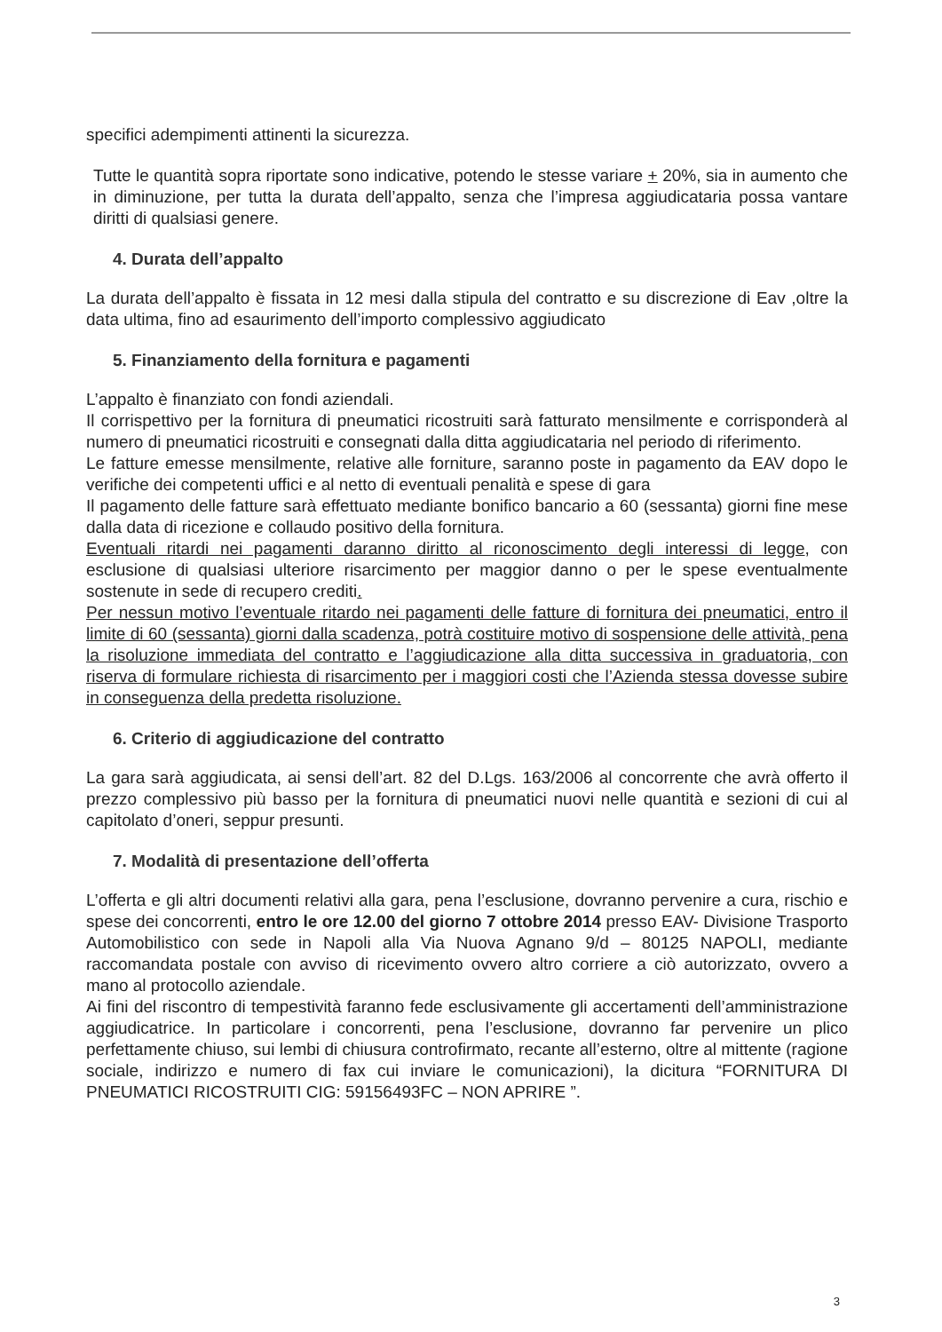specifici adempimenti attinenti la sicurezza.
Tutte le quantità sopra riportate sono indicative, potendo le stesse variare + 20%, sia in aumento che in diminuzione, per tutta la durata dell’appalto, senza che l’impresa aggiudicataria possa vantare diritti di qualsiasi genere.
4. Durata dell’appalto
La durata dell’appalto è fissata in 12 mesi dalla stipula del contratto e su discrezione di Eav ,oltre la data ultima, fino ad esaurimento dell’importo complessivo aggiudicato
5. Finanziamento della fornitura e pagamenti
L’appalto è finanziato con fondi aziendali.
Il corrispettivo per la fornitura di pneumatici ricostruiti sarà fatturato mensilmente e corrisponderà al numero di pneumatici ricostruiti e consegnati dalla ditta aggiudicataria nel periodo di riferimento.
Le fatture emesse mensilmente, relative alle forniture, saranno poste in pagamento da EAV dopo le verifiche dei competenti uffici e al netto di eventuali penalità e spese di gara
Il pagamento delle fatture sarà effettuato mediante bonifico bancario a 60 (sessanta) giorni fine mese dalla data di ricezione e collaudo positivo della fornitura.
Eventuali ritardi nei pagamenti daranno diritto al riconoscimento degli interessi di legge, con esclusione di qualsiasi ulteriore risarcimento per maggior danno o per le spese eventualmente sostenute in sede di recupero crediti.
Per nessun motivo l’eventuale ritardo nei pagamenti delle fatture di fornitura dei pneumatici, entro il limite di 60 (sessanta) giorni dalla scadenza, potrà costituire motivo di sospensione delle attività, pena la risoluzione immediata del contratto e l’aggiudicazione alla ditta successiva in graduatoria, con riserva di formulare richiesta di risarcimento per i maggiori costi che l’Azienda stessa dovesse subire in conseguenza della predetta risoluzione.
6. Criterio di aggiudicazione del contratto
La gara sarà aggiudicata, ai sensi dell’art. 82 del D.Lgs. 163/2006 al concorrente che avrà offerto il prezzo complessivo più basso per la fornitura di pneumatici nuovi nelle quantità e sezioni di cui al capitolato d’oneri, seppur presunti.
7. Modalità di presentazione dell’offerta
L’offerta e gli altri documenti relativi alla gara, pena l’esclusione, dovranno pervenire a cura, rischio e spese dei concorrenti, entro le ore 12.00 del giorno 7 ottobre 2014 presso EAV- Divisione Trasporto Automobilistico con sede in Napoli alla Via Nuova Agnano 9/d – 80125 NAPOLI, mediante raccomandata postale con avviso di ricevimento ovvero altro corriere a ciò autorizzato, ovvero a mano al protocollo aziendale.
Ai fini del riscontro di tempestività faranno fede esclusivamente gli accertamenti dell’amministrazione aggiudicatrice. In particolare i concorrenti, pena l’esclusione, dovranno far pervenire un plico perfettamente chiuso, sui lembi di chiusura controfirmato, recante all’esterno, oltre al mittente (ragione sociale, indirizzo e numero di fax cui inviare le comunicazioni), la dicitura “FORNITURA DI PNEUMATICI RICOSTRUITI CIG: 59156493FC – NON APRIRE ”.
3